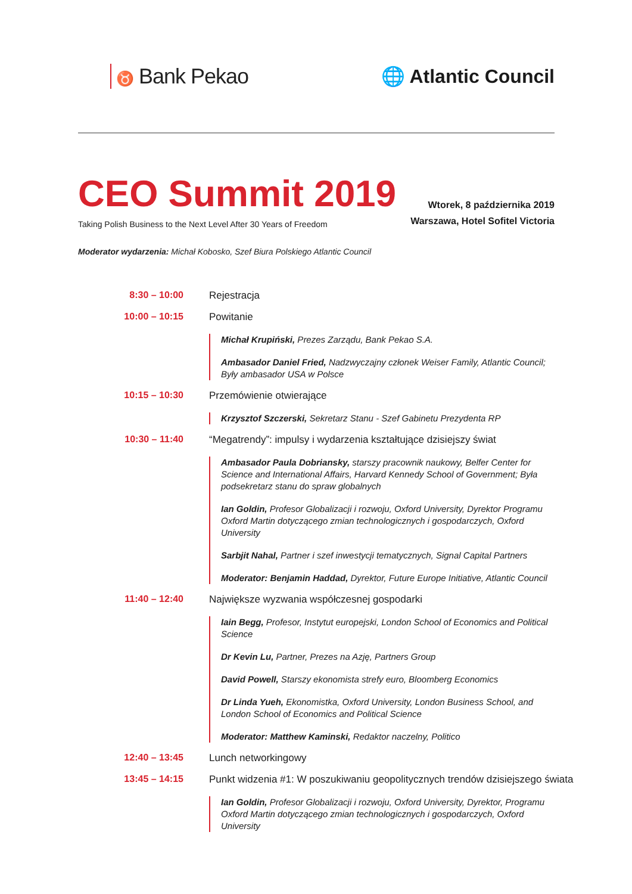♉ Bank Pekao 🌐 Atlantic Council
CEO Summit 2019
Taking Polish Business to the Next Level After 30 Years of Freedom
Wtorek, 8 października 2019
Warszawa, Hotel Sofitel Victoria
Moderator wydarzenia: Michał Kobosko, Szef Biura Polskiego Atlantic Council
8:30 – 10:00 Rejestracja
10:00 – 10:15 Powitanie
Michał Krupiński, Prezes Zarządu, Bank Pekao S.A.
Ambasador Daniel Fried, Nadzwyczajny członek Weiser Family, Atlantic Council; Były ambasador USA w Polsce
10:15 – 10:30 Przemówienie otwierające
Krzysztof Szczerski, Sekretarz Stanu - Szef Gabinetu Prezydenta RP
10:30 – 11:40 “Megatrendy”: impulsy i wydarzenia kształtujące dzisiejszy świat
Ambasador Paula Dobriansky, starszy pracownik naukowy, Belfer Center for Science and International Affairs, Harvard Kennedy School of Government; Była podsekretarz stanu do spraw globalnych
Ian Goldin, Profesor Globalizacji i rozwoju, Oxford University, Dyrektor Programu Oxford Martin dotyczącego zmian technologicznych i gospodarczych, Oxford University
Sarbjit Nahal, Partner i szef inwestycji tematycznych, Signal Capital Partners
Moderator: Benjamin Haddad, Dyrektor, Future Europe Initiative, Atlantic Council
11:40 – 12:40 Największe wyzwania współczesnej gospodarki
Iain Begg, Profesor, Instytut europejski, London School of Economics and Political Science
Dr Kevin Lu, Partner, Prezes na Azję, Partners Group
David Powell, Starszy ekonomista strefy euro, Bloomberg Economics
Dr Linda Yueh, Ekonomistka, Oxford University, London Business School, and London School of Economics and Political Science
Moderator: Matthew Kaminski, Redaktor naczelny, Politico
12:40 – 13:45 Lunch networkingowy
13:45 – 14:15 Punkt widzenia #1: W poszukiwaniu geopolitycznych trendów dzisiejszego świata
Ian Goldin, Profesor Globalizacji i rozwoju, Oxford University, Dyrektor, Programu Oxford Martin dotyczącego zmian technologicznych i gospodarczych, Oxford University